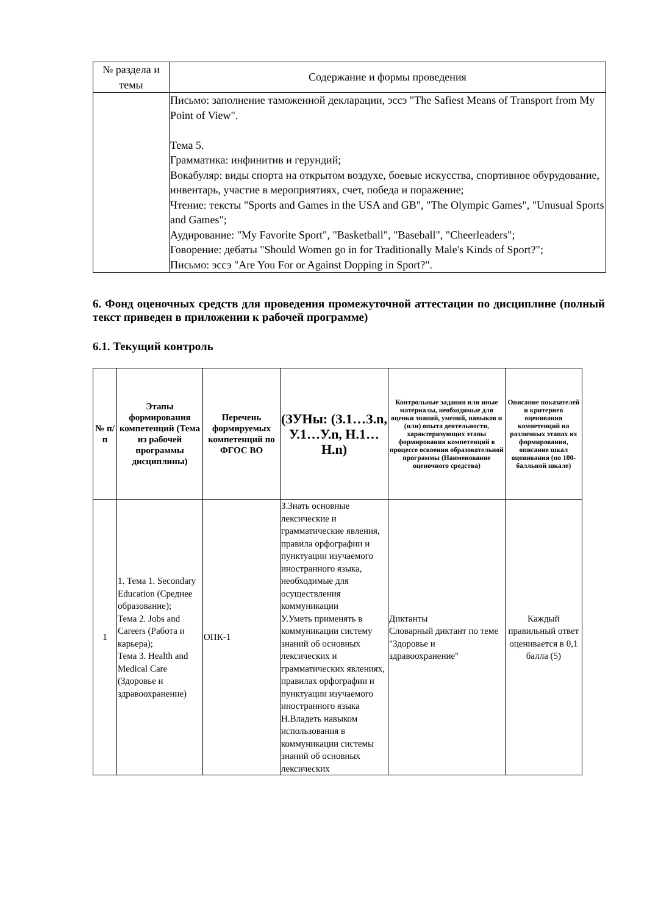| № раздела и темы | Содержание и формы проведения |
| --- | --- |
| | Письмо: заполнение таможенной декларации, эссэ "The Safiest Means of Transport from My Point of View". Тема 5. Грамматика: инфинитив и герундий; Вокабуляр: виды спорта на открытом воздухе, боевые искусства, спортивное обурудование, инвентарь, участие в мероприятиях, счет, победа и поражение; Чтение: тексты "Sports and Games in the USA and GB", "The Olympic Games", "Unusual Sports and Games"; Аудирование: "My Favorite Sport", "Basketball", "Baseball", "Cheerleaders"; Говорение: дебаты "Should Women go in for Traditionally Male's Kinds of Sport?"; Письмо: эссэ "Are You For or Against Dopping in Sport?". |
6. Фонд оценочных средств для проведения промежуточной аттестации по дисциплине (полный текст приведен в приложении к рабочей программе)
6.1. Текущий контроль
| № п/п | Этапы формирования компетенций (Тема из рабочей программы дисциплины) | Перечень формируемых компетенций по ФГОС ВО | (ЗУНы: (З.1…З.n, У.1…У.n, Н.1…Н.n) | Контрольные задания или иные материалы, необходимые для оценки знаний, умений, навыков и (или) опыта деятельности, характеризующих этапы формирования компетенций в процессе освоения образовательной программы (Наименование оценочного средства) | Описание показателей и критериев оценивания компетенций на различных этапах их формирования, описание шкал оценивания (по 100-балльной шкале) |
| --- | --- | --- | --- | --- | --- |
| 1 | 1. Тема 1. Secondary Education (Среднее образование); Тема 2. Jobs and Careers (Работа и карьера); Тема 3. Health and Medical Care (Здоровье и здравоохранение) | ОПК-1 | З.Знать основные лексические и грамматические явления, правила орфографии и пунктуации изучаемого иностранного языка, необходимые для осуществления коммуникации У.Уметь применять в коммуникации систему знаний об основных лексических и грамматических явлениях, правилах орфографии и пунктуации изучаемого иностранного языка Н.Владеть навыком использования в коммуникации системы знаний об основных лексических | Диктанты Словарный диктант по теме "Здоровье и здравоохранение" | Каждый правильный ответ оценивается в 0,1 балла (5) |